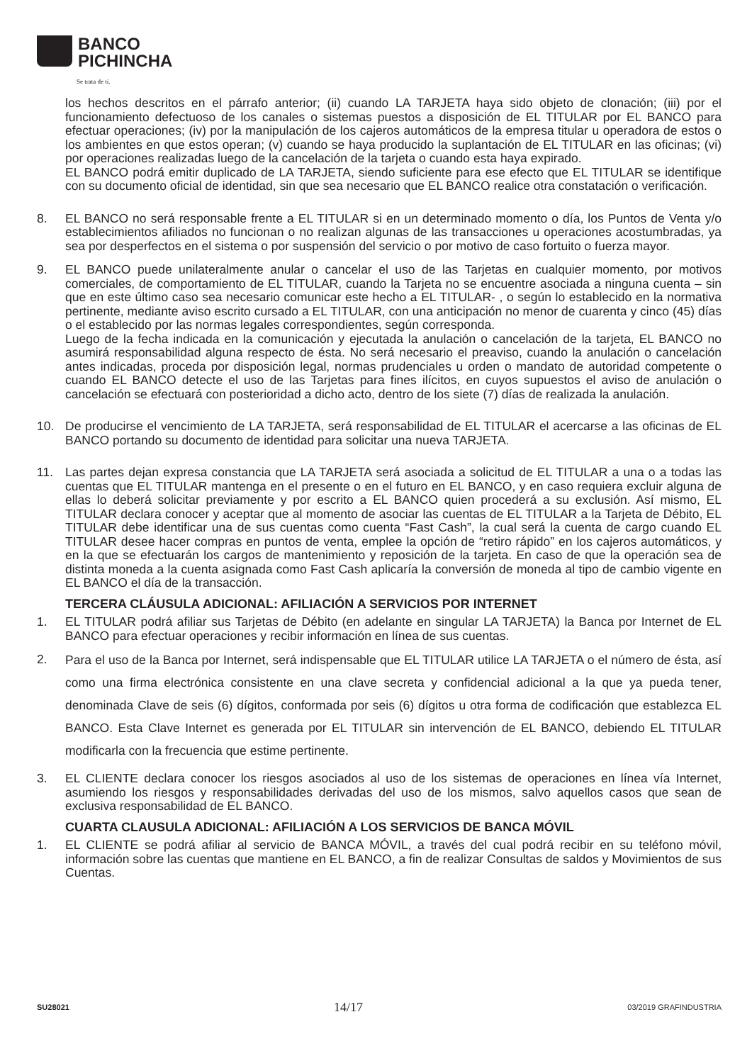BANCO
PICHINCHA
Se trata de ti.
los hechos descritos en el párrafo anterior; (ii) cuando LA TARJETA haya sido objeto de clonación; (iii) por el funcionamiento defectuoso de los canales o sistemas puestos a disposición de EL TITULAR por EL BANCO para efectuar operaciones; (iv) por la manipulación de los cajeros automáticos de la empresa titular u operadora de estos o los ambientes en que estos operan; (v) cuando se haya producido la suplantación de EL TITULAR en las oficinas; (vi) por operaciones realizadas luego de la cancelación de la tarjeta o cuando esta haya expirado.
EL BANCO podrá emitir duplicado de LA TARJETA, siendo suficiente para ese efecto que EL TITULAR se identifique con su documento oficial de identidad, sin que sea necesario que EL BANCO realice otra constatación o verificación.
8. EL BANCO no será responsable frente a EL TITULAR si en un determinado momento o día, los Puntos de Venta y/o establecimientos afiliados no funcionan o no realizan algunas de las transacciones u operaciones acostumbradas, ya sea por desperfectos en el sistema o por suspensión del servicio o por motivo de caso fortuito o fuerza mayor.
9. EL BANCO puede unilateralmente anular o cancelar el uso de las Tarjetas en cualquier momento, por motivos comerciales, de comportamiento de EL TITULAR, cuando la Tarjeta no se encuentre asociada a ninguna cuenta – sin que en este último caso sea necesario comunicar este hecho a EL TITULAR- , o según lo establecido en la normativa pertinente, mediante aviso escrito cursado a EL TITULAR, con una anticipación no menor de cuarenta y cinco (45) días o el establecido por las normas legales correspondientes, según corresponda.
Luego de la fecha indicada en la comunicación y ejecutada la anulación o cancelación de la tarjeta, EL BANCO no asumirá responsabilidad alguna respecto de ésta. No será necesario el preaviso, cuando la anulación o cancelación antes indicadas, proceda por disposición legal, normas prudenciales u orden o mandato de autoridad competente o cuando EL BANCO detecte el uso de las Tarjetas para fines ilícitos, en cuyos supuestos el aviso de anulación o cancelación se efectuará con posterioridad a dicho acto, dentro de los siete (7) días de realizada la anulación.
10. De producirse el vencimiento de LA TARJETA, será responsabilidad de EL TITULAR el acercarse a las oficinas de EL BANCO portando su documento de identidad para solicitar una nueva TARJETA.
11. Las partes dejan expresa constancia que LA TARJETA será asociada a solicitud de EL TITULAR a una o a todas las cuentas que EL TITULAR mantenga en el presente o en el futuro en EL BANCO, y en caso requiera excluir alguna de ellas lo deberá solicitar previamente y por escrito a EL BANCO quien procederá a su exclusión. Así mismo, EL TITULAR declara conocer y aceptar que al momento de asociar las cuentas de EL TITULAR a la Tarjeta de Débito, EL TITULAR debe identificar una de sus cuentas como cuenta “Fast Cash”, la cual será la cuenta de cargo cuando EL TITULAR desee hacer compras en puntos de venta, emplee la opción de “retiro rápido” en los cajeros automáticos, y en la que se efectuarán los cargos de mantenimiento y reposición de la tarjeta. En caso de que la operación sea de distinta moneda a la cuenta asignada como Fast Cash aplicaría la conversión de moneda al tipo de cambio vigente en EL BANCO el día de la transacción.
TERCERA CLÁUSULA ADICIONAL: AFILIACIÓN A SERVICIOS POR INTERNET
1. EL TITULAR podrá afiliar sus Tarjetas de Débito (en adelante en singular LA TARJETA) la Banca por Internet de EL BANCO para efectuar operaciones y recibir información en línea de sus cuentas.
2.
Para el uso de la Banca por Internet, será indispensable que EL TITULAR utilice LA TARJETA o el número de ésta, así como una firma electrónica consistente en una clave secreta y confidencial adicional a la que ya pueda tener, denominada Clave de seis (6) dígitos, conformada por seis (6) dígitos u otra forma de codificación que establezca EL BANCO. Esta Clave Internet es generada por EL TITULAR sin intervención de EL BANCO, debiendo EL TITULAR modificarla con la frecuencia que estime pertinente.
3. EL CLIENTE declara conocer los riesgos asociados al uso de los sistemas de operaciones en línea vía Internet, asumiendo los riesgos y responsabilidades derivadas del uso de los mismos, salvo aquellos casos que sean de exclusiva responsabilidad de EL BANCO.
CUARTA CLAUSULA ADICIONAL: AFILIACIÓN A LOS SERVICIOS DE BANCA MÓVIL
1. EL CLIENTE se podrá afiliar al servicio de BANCA MÓVIL, a través del cual podrá recibir en su teléfono móvil, información sobre las cuentas que mantiene en EL BANCO, a fin de realizar Consultas de saldos y Movimientos de sus Cuentas.
SU28021 14/17 03/2019 GRAFINDUSTRIA